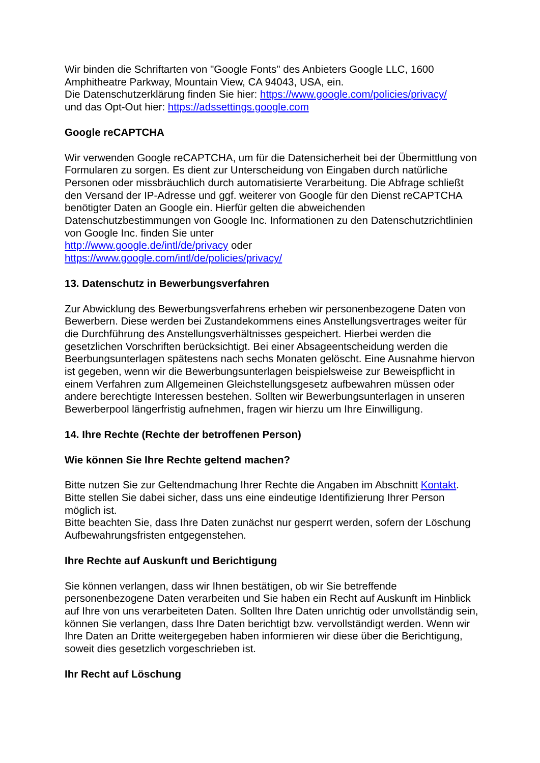Wir binden die Schriftarten von "Google Fonts" des Anbieters Google LLC, 1600 Amphitheatre Parkway, Mountain View, CA 94043, USA, ein.
Die Datenschutzerklärung finden Sie hier: https://www.google.com/policies/privacy/
und das Opt-Out hier: https://adssettings.google.com
Google reCAPTCHA
Wir verwenden Google reCAPTCHA, um für die Datensicherheit bei der Übermittlung von Formularen zu sorgen. Es dient zur Unterscheidung von Eingaben durch natürliche Personen oder missbräuchlich durch automatisierte Verarbeitung. Die Abfrage schließt den Versand der IP-Adresse und ggf. weiterer von Google für den Dienst reCAPTCHA benötigter Daten an Google ein. Hierfür gelten die abweichenden Datenschutzbestimmungen von Google Inc. Informationen zu den Datenschutzrichtlinien von Google Inc. finden Sie unter
http://www.google.de/intl/de/privacy oder
https://www.google.com/intl/de/policies/privacy/
13. Datenschutz in Bewerbungsverfahren
Zur Abwicklung des Bewerbungsverfahrens erheben wir personenbezogene Daten von Bewerbern. Diese werden bei Zustandekommens eines Anstellungsvertrages weiter für die Durchführung des Anstellungsverhältnisses gespeichert. Hierbei werden die gesetzlichen Vorschriften berücksichtigt. Bei einer Absageentscheidung werden die Beerbungsunterlagen spätestens nach sechs Monaten gelöscht. Eine Ausnahme hiervon ist gegeben, wenn wir die Bewerbungsunterlagen beispielsweise zur Beweispflicht in einem Verfahren zum Allgemeinen Gleichstellungsgesetz aufbewahren müssen oder andere berechtigte Interessen bestehen. Sollten wir Bewerbungsunterlagen in unseren Bewerberpool längerfristig aufnehmen, fragen wir hierzu um Ihre Einwilligung.
14. Ihre Rechte (Rechte der betroffenen Person)
Wie können Sie Ihre Rechte geltend machen?
Bitte nutzen Sie zur Geltendmachung Ihrer Rechte die Angaben im Abschnitt Kontakt. Bitte stellen Sie dabei sicher, dass uns eine eindeutige Identifizierung Ihrer Person möglich ist.
Bitte beachten Sie, dass Ihre Daten zunächst nur gesperrt werden, sofern der Löschung Aufbewahrungsfristen entgegenstehen.
Ihre Rechte auf Auskunft und Berichtigung
Sie können verlangen, dass wir Ihnen bestätigen, ob wir Sie betreffende personenbezogene Daten verarbeiten und Sie haben ein Recht auf Auskunft im Hinblick auf Ihre von uns verarbeiteten Daten. Sollten Ihre Daten unrichtig oder unvollständig sein, können Sie verlangen, dass Ihre Daten berichtigt bzw. vervollständigt werden. Wenn wir Ihre Daten an Dritte weitergegeben haben informieren wir diese über die Berichtigung, soweit dies gesetzlich vorgeschrieben ist.
Ihr Recht auf Löschung